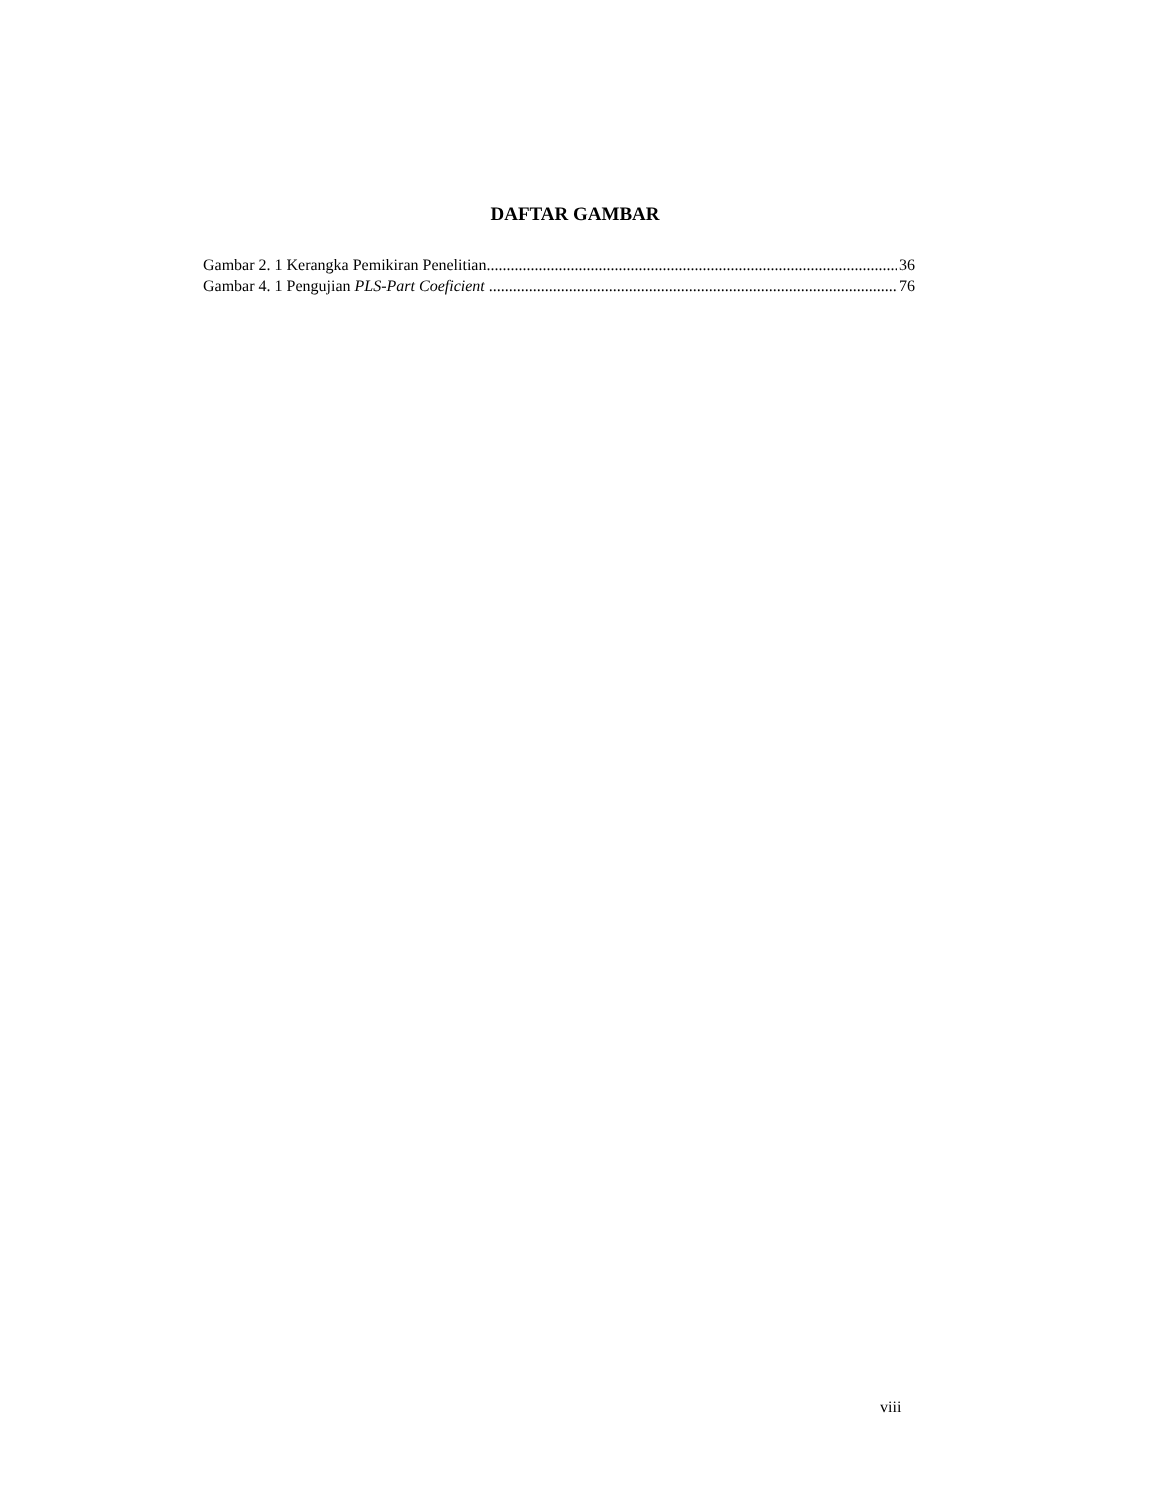DAFTAR GAMBAR
Gambar 2. 1 Kerangka Pemikiran Penelitian 36
Gambar 4. 1 Pengujian PLS-Part Coeficient 76
viii